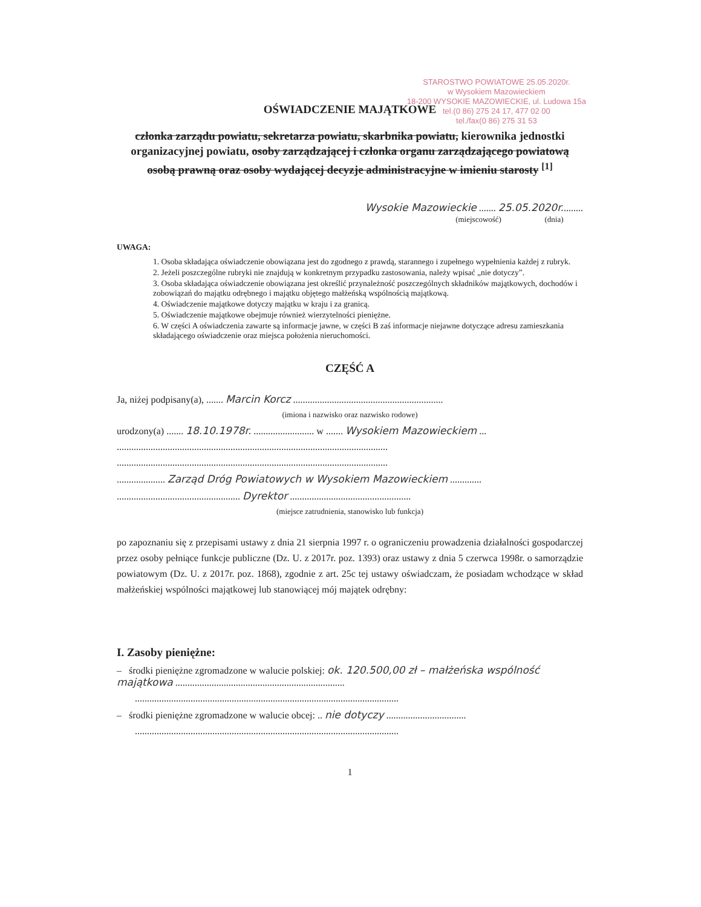STAROSTWO POWIATOWE 25.05.2020r.
w Wysokiem Mazowieckiem
18-200 WYSOKIE MAZOWIECKIE, ul. Ludowa 15a
tel.(0 86) 275 24 17, 477 02 00
tel./fax(0 86) 275 31 53
OŚWIADCZENIE MAJĄTKOWE
członka zarządu powiatu, sekretarza powiatu, skarbnika powiatu, kierownika jednostki organizacyjnej powiatu, osoby zarządzającej i członka organu zarządzającego powiatową osobą prawną oraz osoby wydającej decyzje administracyjne w imieniu starosty <sup>[1]</sup>
Wysokie Mazowieckie ....... 25.05.2020r.........
(miejscowość) (dnia)
UWAGA:
1. Osoba składająca oświadczenie obowiązana jest do zgodnego z prawdą, starannego i zupełnego wypełnienia każdej z rubryk.
2. Jeżeli poszczególne rubryki nie znajdują w konkretnym przypadku zastosowania, należy wpisać „nie dotyczy”.
3. Osoba składająca oświadczenie obowiązana jest określić przynależność poszczególnych składników majątkowych, dochodów i zobowiązań do majątku odrębnego i majątku objętego małżeńską wspólnością majątkową.
4. Oświadczenie majątkowe dotyczy majątku w kraju i za granicą.
5. Oświadczenie majątkowe obejmuje również wierzytelności pieniężne.
6. W części A oświadczenia zawarte są informacje jawne, w części B zaś informacje niejawne dotyczące adresu zamieszkania składającego oświadczenie oraz miejsca położenia nieruchomości.
CZĘŚĆ A
Ja, niżej podpisany(a), ....... Marcin Korcz ..............................................................
(imiona i nazwisko oraz nazwisko rodowe)
urodzony(a) ....... 18.10.1978r. ......................... w ....... Wysokiem Mazowieckiem ...
................................................................................................................
................................................................................................................
.................... Zarząd Dróg Powiatowych w Wysokiem Mazowieckiem .............
................................................... Dyrektor ..................................................
(miejsce zatrudnienia, stanowisko lub funkcja)
po zapoznaniu się z przepisami ustawy z dnia 21 sierpnia 1997 r. o ograniczeniu prowadzenia działalności gospodarczej przez osoby pełniące funkcje publiczne (Dz. U. z 2017r. poz. 1393) oraz ustawy z dnia 5 czerwca 1998r. o samorządzie powiatowym (Dz. U. z 2017r. poz. 1868), zgodnie z art. 25c tej ustawy oświadczam, że posiadam wchodzące w skład małżeńskiej wspólności majątkowej lub stanowiącej mój majątek odrębny:
I. Zasoby pieniężne:
– środki pieniężne zgromadzone w walucie polskiej: ok. 120.500,00 zł – małżeńska wspólność majątkowa ......................................................................
.............................................................................................................
– środki pieniężne zgromadzone w walucie obcej: .. nie dotyczy .................................
.............................................................................................................
1